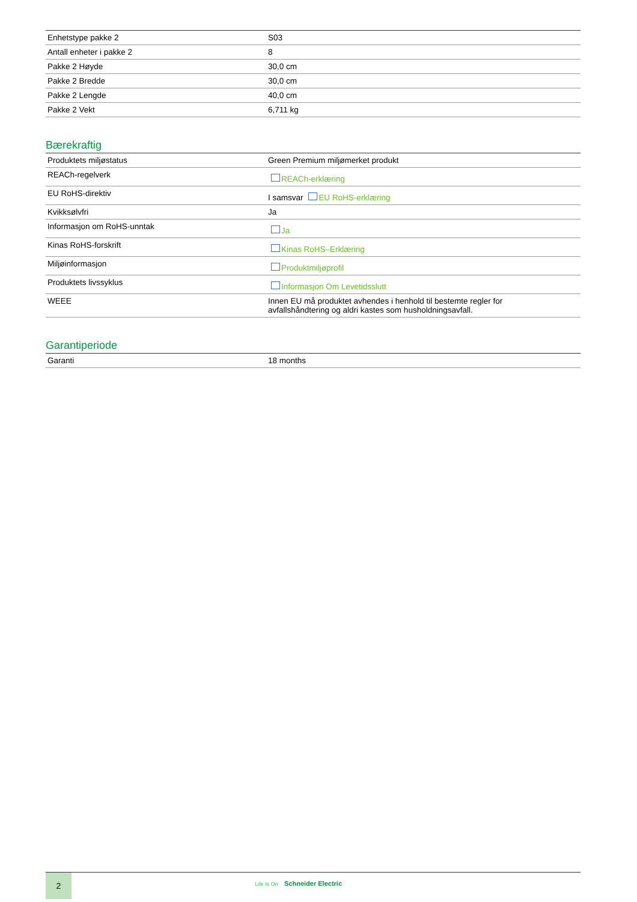| Enhetstype pakke 2 | S03 |
| Antall enheter i pakke 2 | 8 |
| Pakke 2 Høyde | 30,0 cm |
| Pakke 2 Bredde | 30,0 cm |
| Pakke 2 Lengde | 40,0 cm |
| Pakke 2 Vekt | 6,711 kg |
Bærekraftig
| Produktets miljøstatus | Green Premium miljømerket produkt |
| REACh-regelverk | REACh-erklæring |
| EU RoHS-direktiv | I samsvar EU RoHS-erklæring |
| Kvikksølvfri | Ja |
| Informasjon om RoHS-unntak | Ja |
| Kinas RoHS-forskrift | Kinas RoHS–Erklæring |
| Miljøinformasjon | Produktmiljøprofil |
| Produktets livssyklus | Informasjon Om Levetidsslutt |
| WEEE | Innen EU må produktet avhendes i henhold til bestemte regler for avfallshåndtering og aldri kastes som husholdningsavfall. |
Garantiperiode
| Garanti | 18 months |
2
Life Is On Schneider Electric